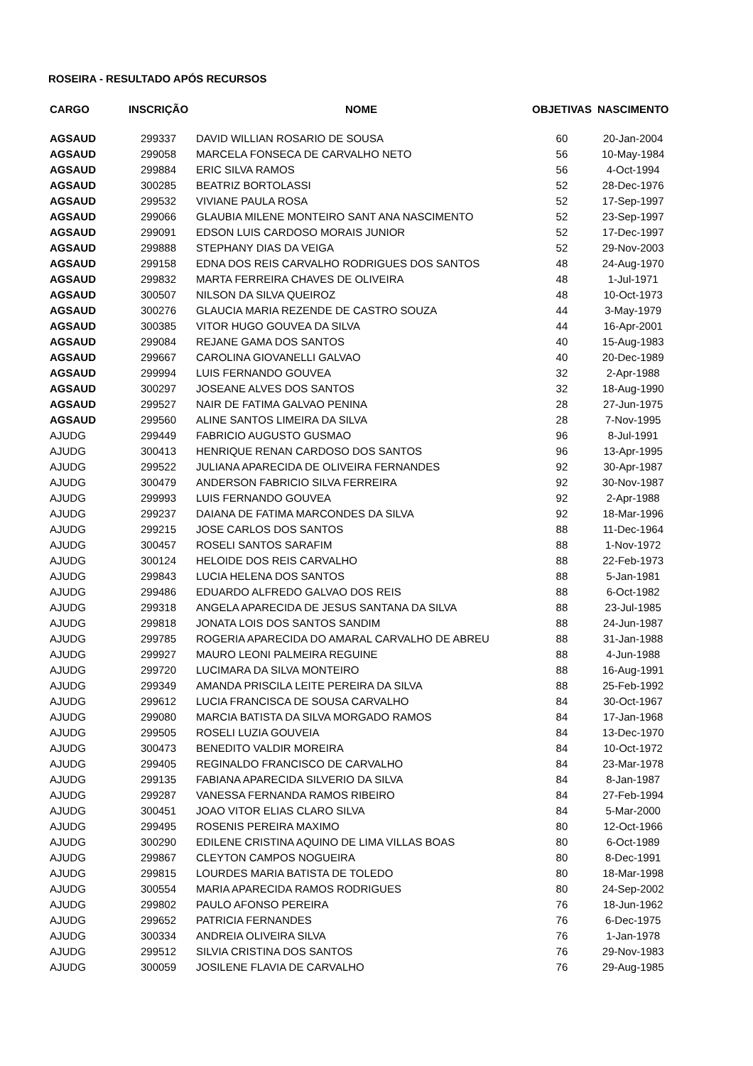ROSEIRA - RESULTADO APÓS RECURSOS
| CARGO | INSCRIÇÃO | NOME | OBJETIVAS | NASCIMENTO |
| --- | --- | --- | --- | --- |
| AGSAUD | 299337 | DAVID WILLIAN ROSARIO DE SOUSA | 60 | 20-Jan-2004 |
| AGSAUD | 299058 | MARCELA FONSECA DE CARVALHO NETO | 56 | 10-May-1984 |
| AGSAUD | 299884 | ERIC SILVA RAMOS | 56 | 4-Oct-1994 |
| AGSAUD | 300285 | BEATRIZ BORTOLASSI | 52 | 28-Dec-1976 |
| AGSAUD | 299532 | VIVIANE PAULA ROSA | 52 | 17-Sep-1997 |
| AGSAUD | 299066 | GLAUBIA MILENE MONTEIRO SANT ANA NASCIMENTO | 52 | 23-Sep-1997 |
| AGSAUD | 299091 | EDSON LUIS CARDOSO MORAIS JUNIOR | 52 | 17-Dec-1997 |
| AGSAUD | 299888 | STEPHANY DIAS DA VEIGA | 52 | 29-Nov-2003 |
| AGSAUD | 299158 | EDNA DOS REIS CARVALHO RODRIGUES DOS SANTOS | 48 | 24-Aug-1970 |
| AGSAUD | 299832 | MARTA FERREIRA CHAVES DE OLIVEIRA | 48 | 1-Jul-1971 |
| AGSAUD | 300507 | NILSON DA SILVA QUEIROZ | 48 | 10-Oct-1973 |
| AGSAUD | 300276 | GLAUCIA MARIA REZENDE DE CASTRO SOUZA | 44 | 3-May-1979 |
| AGSAUD | 300385 | VITOR HUGO GOUVEA DA SILVA | 44 | 16-Apr-2001 |
| AGSAUD | 299084 | REJANE GAMA DOS SANTOS | 40 | 15-Aug-1983 |
| AGSAUD | 299667 | CAROLINA GIOVANELLI GALVAO | 40 | 20-Dec-1989 |
| AGSAUD | 299994 | LUIS FERNANDO GOUVEA | 32 | 2-Apr-1988 |
| AGSAUD | 300297 | JOSEANE ALVES DOS SANTOS | 32 | 18-Aug-1990 |
| AGSAUD | 299527 | NAIR DE FATIMA GALVAO PENINA | 28 | 27-Jun-1975 |
| AGSAUD | 299560 | ALINE SANTOS LIMEIRA DA SILVA | 28 | 7-Nov-1995 |
| AJUDG | 299449 | FABRICIO AUGUSTO GUSMAO | 96 | 8-Jul-1991 |
| AJUDG | 300413 | HENRIQUE RENAN CARDOSO DOS SANTOS | 96 | 13-Apr-1995 |
| AJUDG | 299522 | JULIANA APARECIDA DE OLIVEIRA FERNANDES | 92 | 30-Apr-1987 |
| AJUDG | 300479 | ANDERSON FABRICIO SILVA FERREIRA | 92 | 30-Nov-1987 |
| AJUDG | 299993 | LUIS FERNANDO GOUVEA | 92 | 2-Apr-1988 |
| AJUDG | 299237 | DAIANA DE FATIMA MARCONDES DA SILVA | 92 | 18-Mar-1996 |
| AJUDG | 299215 | JOSE CARLOS DOS SANTOS | 88 | 11-Dec-1964 |
| AJUDG | 300457 | ROSELI SANTOS SARAFIM | 88 | 1-Nov-1972 |
| AJUDG | 300124 | HELOIDE DOS REIS CARVALHO | 88 | 22-Feb-1973 |
| AJUDG | 299843 | LUCIA HELENA DOS SANTOS | 88 | 5-Jan-1981 |
| AJUDG | 299486 | EDUARDO ALFREDO GALVAO DOS REIS | 88 | 6-Oct-1982 |
| AJUDG | 299318 | ANGELA APARECIDA DE JESUS SANTANA DA SILVA | 88 | 23-Jul-1985 |
| AJUDG | 299818 | JONATA LOIS DOS SANTOS SANDIM | 88 | 24-Jun-1987 |
| AJUDG | 299785 | ROGERIA APARECIDA DO AMARAL CARVALHO DE ABREU | 88 | 31-Jan-1988 |
| AJUDG | 299927 | MAURO LEONI PALMEIRA REGUINE | 88 | 4-Jun-1988 |
| AJUDG | 299720 | LUCIMARA DA SILVA MONTEIRO | 88 | 16-Aug-1991 |
| AJUDG | 299349 | AMANDA PRISCILA LEITE PEREIRA DA SILVA | 88 | 25-Feb-1992 |
| AJUDG | 299612 | LUCIA FRANCISCA DE SOUSA CARVALHO | 84 | 30-Oct-1967 |
| AJUDG | 299080 | MARCIA BATISTA DA SILVA MORGADO RAMOS | 84 | 17-Jan-1968 |
| AJUDG | 299505 | ROSELI LUZIA GOUVEIA | 84 | 13-Dec-1970 |
| AJUDG | 300473 | BENEDITO VALDIR MOREIRA | 84 | 10-Oct-1972 |
| AJUDG | 299405 | REGINALDO FRANCISCO DE CARVALHO | 84 | 23-Mar-1978 |
| AJUDG | 299135 | FABIANA APARECIDA SILVERIO DA SILVA | 84 | 8-Jan-1987 |
| AJUDG | 299287 | VANESSA FERNANDA RAMOS RIBEIRO | 84 | 27-Feb-1994 |
| AJUDG | 300451 | JOAO VITOR ELIAS CLARO SILVA | 84 | 5-Mar-2000 |
| AJUDG | 299495 | ROSENIS PEREIRA MAXIMO | 80 | 12-Oct-1966 |
| AJUDG | 300290 | EDILENE CRISTINA AQUINO DE LIMA VILLAS BOAS | 80 | 6-Oct-1989 |
| AJUDG | 299867 | CLEYTON CAMPOS NOGUEIRA | 80 | 8-Dec-1991 |
| AJUDG | 299815 | LOURDES MARIA BATISTA DE TOLEDO | 80 | 18-Mar-1998 |
| AJUDG | 300554 | MARIA APARECIDA RAMOS RODRIGUES | 80 | 24-Sep-2002 |
| AJUDG | 299802 | PAULO AFONSO PEREIRA | 76 | 18-Jun-1962 |
| AJUDG | 299652 | PATRICIA FERNANDES | 76 | 6-Dec-1975 |
| AJUDG | 300334 | ANDREIA OLIVEIRA SILVA | 76 | 1-Jan-1978 |
| AJUDG | 299512 | SILVIA CRISTINA DOS SANTOS | 76 | 29-Nov-1983 |
| AJUDG | 300059 | JOSILENE FLAVIA DE CARVALHO | 76 | 29-Aug-1985 |